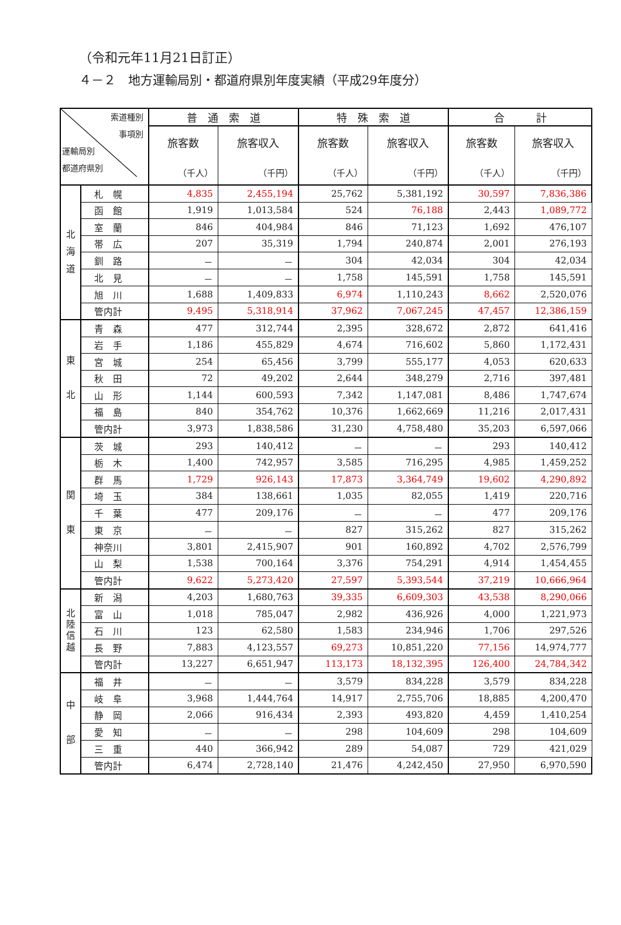（令和元年11月21日訂正）
４－２　地方運輸局別・都道府県別年度実績（平成29年度分）
| 索道種別 事項別 運輸局別 都道府県別 | | 普 通 索 道 | | 特 殊 索 道 | | 合 計 | |
| --- | --- | --- | --- | --- | --- | --- | --- |
| | | 旅客数 （千人） | 旅客収入 （千円） | 旅客数 （千人） | 旅客収入 （千円） | 旅客数 （千人） | 旅客収入 （千円） |
| 北 海 道 | 札 幌 | 4,835 | 2,455,194 | 25,762 | 5,381,192 | 30,597 | 7,836,386 |
| | 函 館 | 1,919 | 1,013,584 | 524 | 76,188 | 2,443 | 1,089,772 |
| | 室 蘭 | 846 | 404,984 | 846 | 71,123 | 1,692 | 476,107 |
| | 帯 広 | 207 | 35,319 | 1,794 | 240,874 | 2,001 | 276,193 |
| | 釧 路 | － | － | 304 | 42,034 | 304 | 42,034 |
| | 北 見 | － | － | 1,758 | 145,591 | 1,758 | 145,591 |
| | 旭 川 | 1,688 | 1,409,833 | 6,974 | 1,110,243 | 8,662 | 2,520,076 |
| | 管内計 | 9,495 | 5,318,914 | 37,962 | 7,067,245 | 47,457 | 12,386,159 |
| 東 北 | 青 森 | 477 | 312,744 | 2,395 | 328,672 | 2,872 | 641,416 |
| | 岩 手 | 1,186 | 455,829 | 4,674 | 716,602 | 5,860 | 1,172,431 |
| | 宮 城 | 254 | 65,456 | 3,799 | 555,177 | 4,053 | 620,633 |
| | 秋 田 | 72 | 49,202 | 2,644 | 348,279 | 2,716 | 397,481 |
| | 山 形 | 1,144 | 600,593 | 7,342 | 1,147,081 | 8,486 | 1,747,674 |
| | 福 島 | 840 | 354,762 | 10,376 | 1,662,669 | 11,216 | 2,017,431 |
| | 管内計 | 3,973 | 1,838,586 | 31,230 | 4,758,480 | 35,203 | 6,597,066 |
| 関 東 | 茨 城 | 293 | 140,412 | － | － | 293 | 140,412 |
| | 栃 木 | 1,400 | 742,957 | 3,585 | 716,295 | 4,985 | 1,459,252 |
| | 群 馬 | 1,729 | 926,143 | 17,873 | 3,364,749 | 19,602 | 4,290,892 |
| | 埼 玉 | 384 | 138,661 | 1,035 | 82,055 | 1,419 | 220,716 |
| | 千 葉 | 477 | 209,176 | － | － | 477 | 209,176 |
| | 東 京 | － | － | 827 | 315,262 | 827 | 315,262 |
| | 神奈川 | 3,801 | 2,415,907 | 901 | 160,892 | 4,702 | 2,576,799 |
| | 山 梨 | 1,538 | 700,164 | 3,376 | 754,291 | 4,914 | 1,454,455 |
| | 管内計 | 9,622 | 5,273,420 | 27,597 | 5,393,544 | 37,219 | 10,666,964 |
| 北 陸 信 越 | 新 潟 | 4,203 | 1,680,763 | 39,335 | 6,609,303 | 43,538 | 8,290,066 |
| | 富 山 | 1,018 | 785,047 | 2,982 | 436,926 | 4,000 | 1,221,973 |
| | 石 川 | 123 | 62,580 | 1,583 | 234,946 | 1,706 | 297,526 |
| | 長 野 | 7,883 | 4,123,557 | 69,273 | 10,851,220 | 77,156 | 14,974,777 |
| | 管内計 | 13,227 | 6,651,947 | 113,173 | 18,132,395 | 126,400 | 24,784,342 |
| 中 部 | 福 井 | － | － | 3,579 | 834,228 | 3,579 | 834,228 |
| | 岐 阜 | 3,968 | 1,444,764 | 14,917 | 2,755,706 | 18,885 | 4,200,470 |
| | 静 岡 | 2,066 | 916,434 | 2,393 | 493,820 | 4,459 | 1,410,254 |
| | 愛 知 | － | － | 298 | 104,609 | 298 | 104,609 |
| | 三 重 | 440 | 366,942 | 289 | 54,087 | 729 | 421,029 |
| | 管内計 | 6,474 | 2,728,140 | 21,476 | 4,242,450 | 27,950 | 6,970,590 |